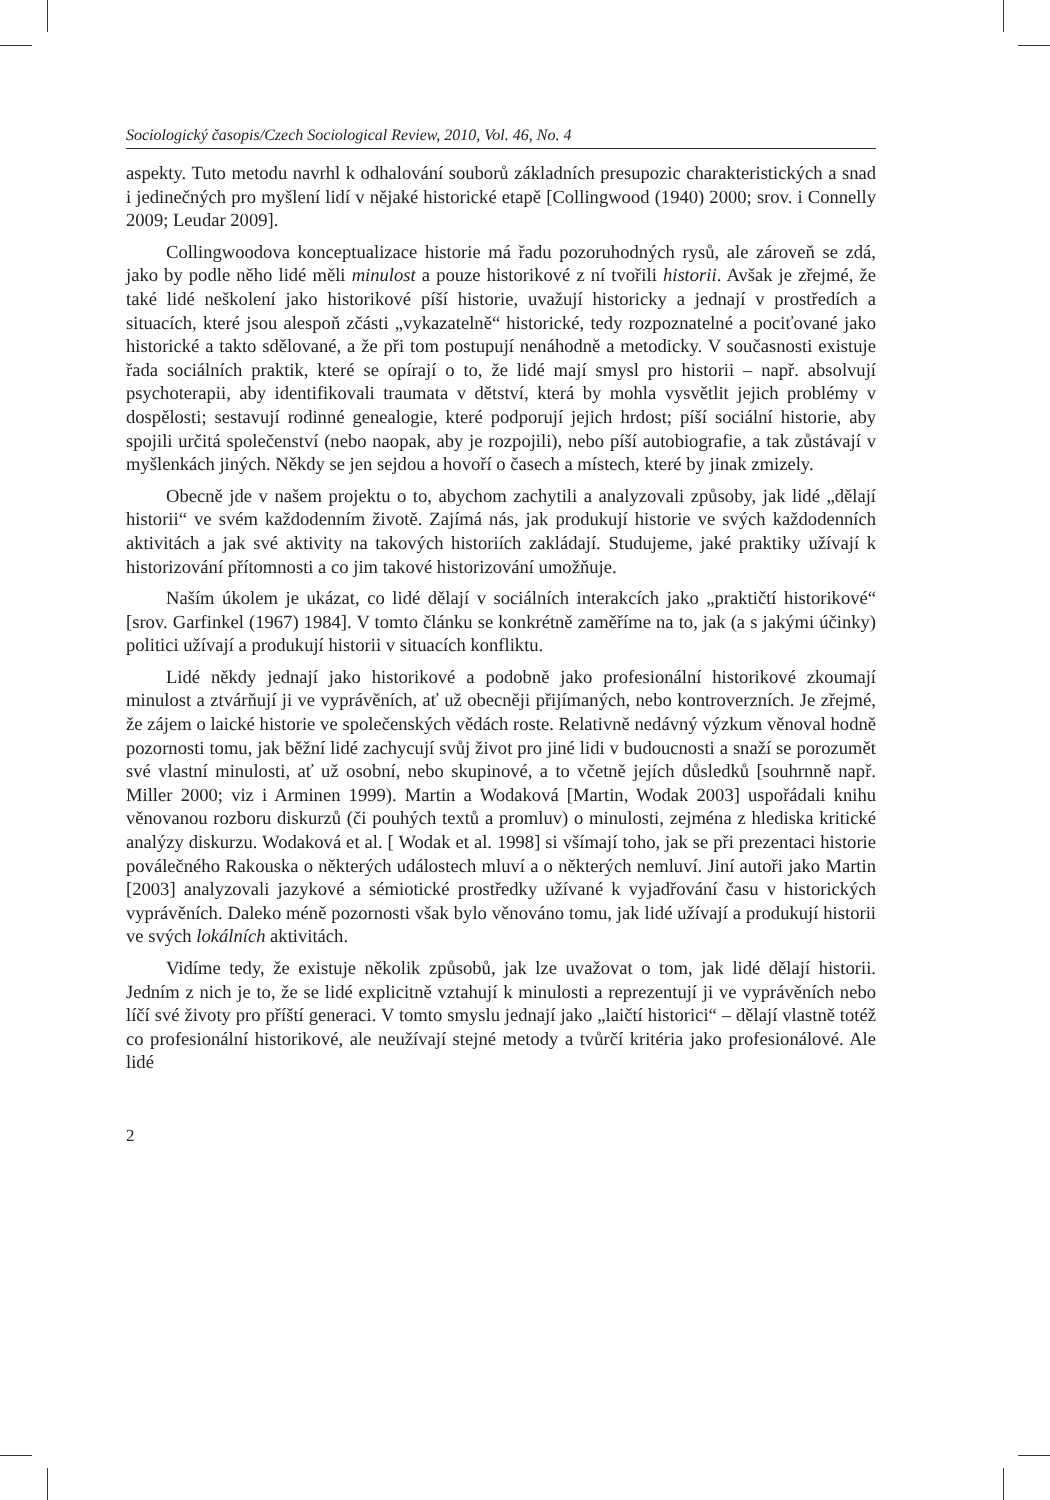Sociologický časopis/Czech Sociological Review, 2010, Vol. 46, No. 4
aspekty. Tuto metodu navrhl k odhalování souborů základních presupozic charakteristických a snad i jedinečných pro myšlení lidí v nějaké historické etapě [Collingwood (1940) 2000; srov. i Connelly 2009; Leudar 2009].
Collingwoodova konceptualizace historie má řadu pozoruhodných rysů, ale zároveň se zdá, jako by podle něho lidé měli minulost a pouze historikové z ní tvořili historii. Avšak je zřejmé, že také lidé neškolení jako historikové píší historie, uvažují historicky a jednají v prostředích a situacích, které jsou alespoň zčásti „vykazatelně“ historické, tedy rozpoznatelné a pociťované jako historické a takto sdělované, a že při tom postupují nenáhodně a metodicky. V současnosti existuje řada sociálních praktik, které se opírají o to, že lidé mají smysl pro historii – např. absolvují psychoterapii, aby identifikovali traumata v dětství, která by mohla vysvětlit jejich problémy v dospělosti; sestavují rodinné genealogie, které podporují jejich hrdost; píší sociální historie, aby spojili určitá společenství (nebo naopak, aby je rozpojili), nebo píší autobiografie, a tak zůstávají v myšlenkách jiných. Někdy se jen sejdou a hovoří o časech a místech, které by jinak zmizely.
Obecně jde v našem projektu o to, abychom zachytili a analyzovali způsoby, jak lidé „dělají historii“ ve svém každodenním životě. Zajímá nás, jak produkují historie ve svých každodenních aktivitách a jak své aktivity na takových historiích zakládají. Studujeme, jaké praktiky užívají k historizování přítomnosti a co jim takové historizování umožňuje.
Naším úkolem je ukázat, co lidé dělají v sociálních interakcích jako „praktičtí historikové“ [srov. Garfinkel (1967) 1984]. V tomto článku se konkrétně zaměříme na to, jak (a s jakými účinky) politici užívají a produkují historii v situacích konfliktu.
Lidé někdy jednají jako historikové a podobně jako profesionální historikové zkoumají minulost a ztvárňují ji ve vyprávěních, ať už obecněji přijímaných, nebo kontroverzních. Je zřejmé, že zájem o laické historie ve společenských vědách roste. Relativně nedávný výzkum věnoval hodně pozornosti tomu, jak běžní lidé zachycují svůj život pro jiné lidi v budoucnosti a snaží se porozumět své vlastní minulosti, ať už osobní, nebo skupinové, a to včetně jejích důsledků [souhrnně např. Miller 2000; viz i Arminen 1999). Martin a Wodaková [Martin, Wodak 2003] uspořádali knihu věnovanou rozboru diskurzů (či pouhých textů a promluv) o minulosti, zejména z hlediska kritické analýzy diskurzu. Wodaková et al. [ Wodak et al. 1998] si všímají toho, jak se při prezentaci historie poválečného Rakouska o některých událostech mluví a o některých nemluví. Jiní autoři jako Martin [2003] analyzovali jazykové a sémiotické prostředky užívané k vyjadřování času v historických vyprávěních. Daleko méně pozornosti však bylo věnováno tomu, jak lidé užívají a produkují historii ve svých lokálních aktivitách.
Vidíme tedy, že existuje několik způsobů, jak lze uvažovat o tom, jak lidé dělají historii. Jedním z nich je to, že se lidé explicitně vztahují k minulosti a reprezentují ji ve vyprávěních nebo líčí své životy pro příští generaci. V tomto smyslu jednají jako „laičtí historici“ – dělají vlastně totéž co profesionální historikové, ale neužívají stejné metody a tvůrčí kritéria jako profesionálové. Ale lidé
2